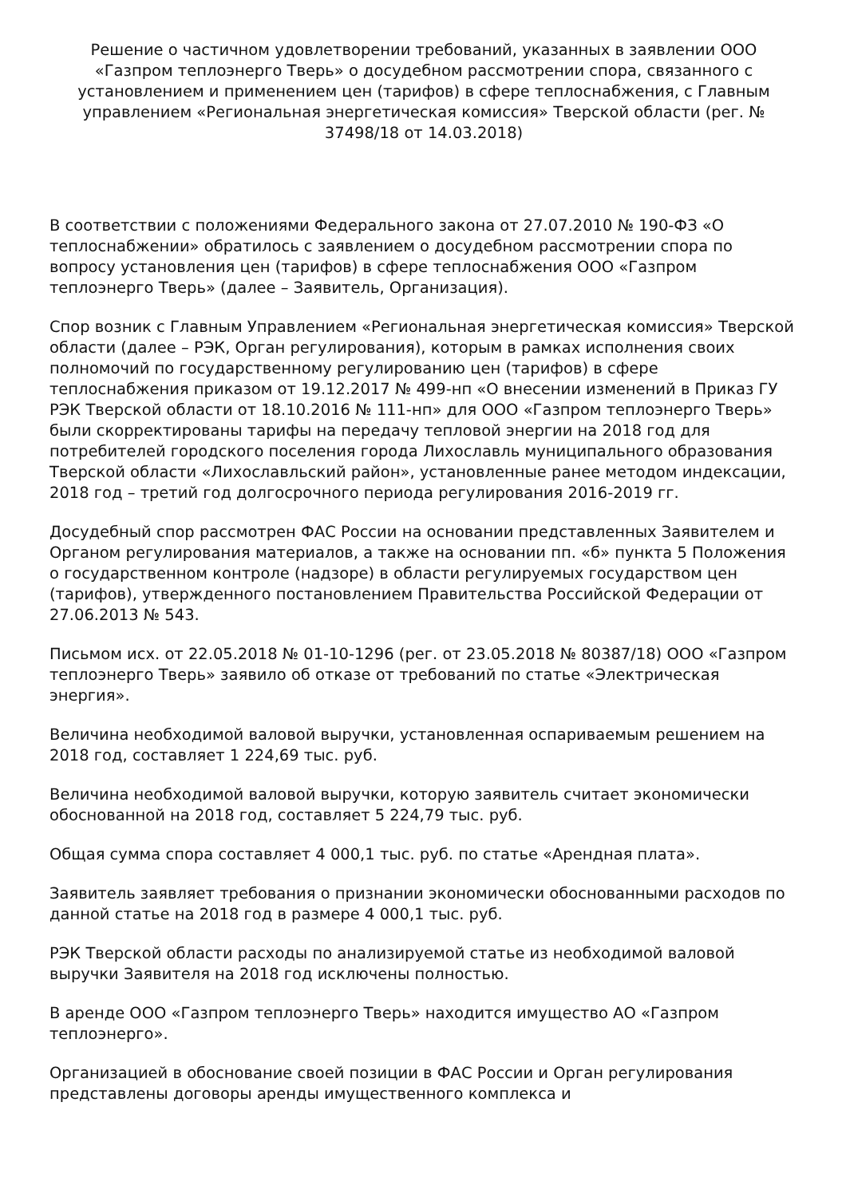Решение о частичном удовлетворении требований, указанных в заявлении ООО «Газпром теплоэнерго Тверь» о досудебном рассмотрении спора, связанного с установлением и применением цен (тарифов) в сфере теплоснабжения, с Главным управлением «Региональная энергетическая комиссия» Тверской области (рег. № 37498/18 от 14.03.2018)
В соответствии с положениями Федерального закона от 27.07.2010 № 190-ФЗ «О теплоснабжении» обратилось с заявлением о досудебном рассмотрении спора по вопросу установления цен (тарифов) в сфере теплоснабжения ООО «Газпром теплоэнерго Тверь» (далее – Заявитель, Организация).
Спор возник с Главным Управлением «Региональная энергетическая комиссия» Тверской области (далее – РЭК, Орган регулирования), которым в рамках исполнения своих полномочий по государственному регулированию цен (тарифов) в сфере теплоснабжения приказом от 19.12.2017 № 499-нп «О внесении изменений в Приказ ГУ РЭК Тверской области от 18.10.2016 № 111-нп» для ООО «Газпром теплоэнерго Тверь» были скорректированы тарифы на передачу тепловой энергии на 2018 год для потребителей городского поселения города Лихославль муниципального образования Тверской области «Лихославльский район», установленные ранее методом индексации, 2018 год – третий год долгосрочного периода регулирования 2016-2019 гг.
Досудебный спор рассмотрен ФАС России на основании представленных Заявителем и Органом регулирования материалов, а также на основании пп. «б» пункта 5 Положения о государственном контроле (надзоре) в области регулируемых государством цен (тарифов), утвержденного постановлением Правительства Российской Федерации от 27.06.2013 № 543.
Письмом исх. от 22.05.2018 № 01-10-1296 (рег. от 23.05.2018 № 80387/18) ООО «Газпром теплоэнерго Тверь» заявило об отказе от требований по статье «Электрическая энергия».
Величина необходимой валовой выручки, установленная оспариваемым решением на 2018 год, составляет 1 224,69 тыс. руб.
Величина необходимой валовой выручки, которую заявитель считает экономически обоснованной на 2018 год, составляет 5 224,79 тыс. руб.
Общая сумма спора составляет 4 000,1 тыс. руб. по статье «Арендная плата».
Заявитель заявляет требования о признании экономически обоснованными расходов по данной статье на 2018 год в размере 4 000,1 тыс. руб.
РЭК Тверской области расходы по анализируемой статье из необходимой валовой выручки Заявителя на 2018 год исключены полностью.
В аренде ООО «Газпром теплоэнерго Тверь» находится имущество АО «Газпром теплоэнерго».
Организацией в обоснование своей позиции в ФАС России и Орган регулирования представлены договоры аренды имущественного комплекса и